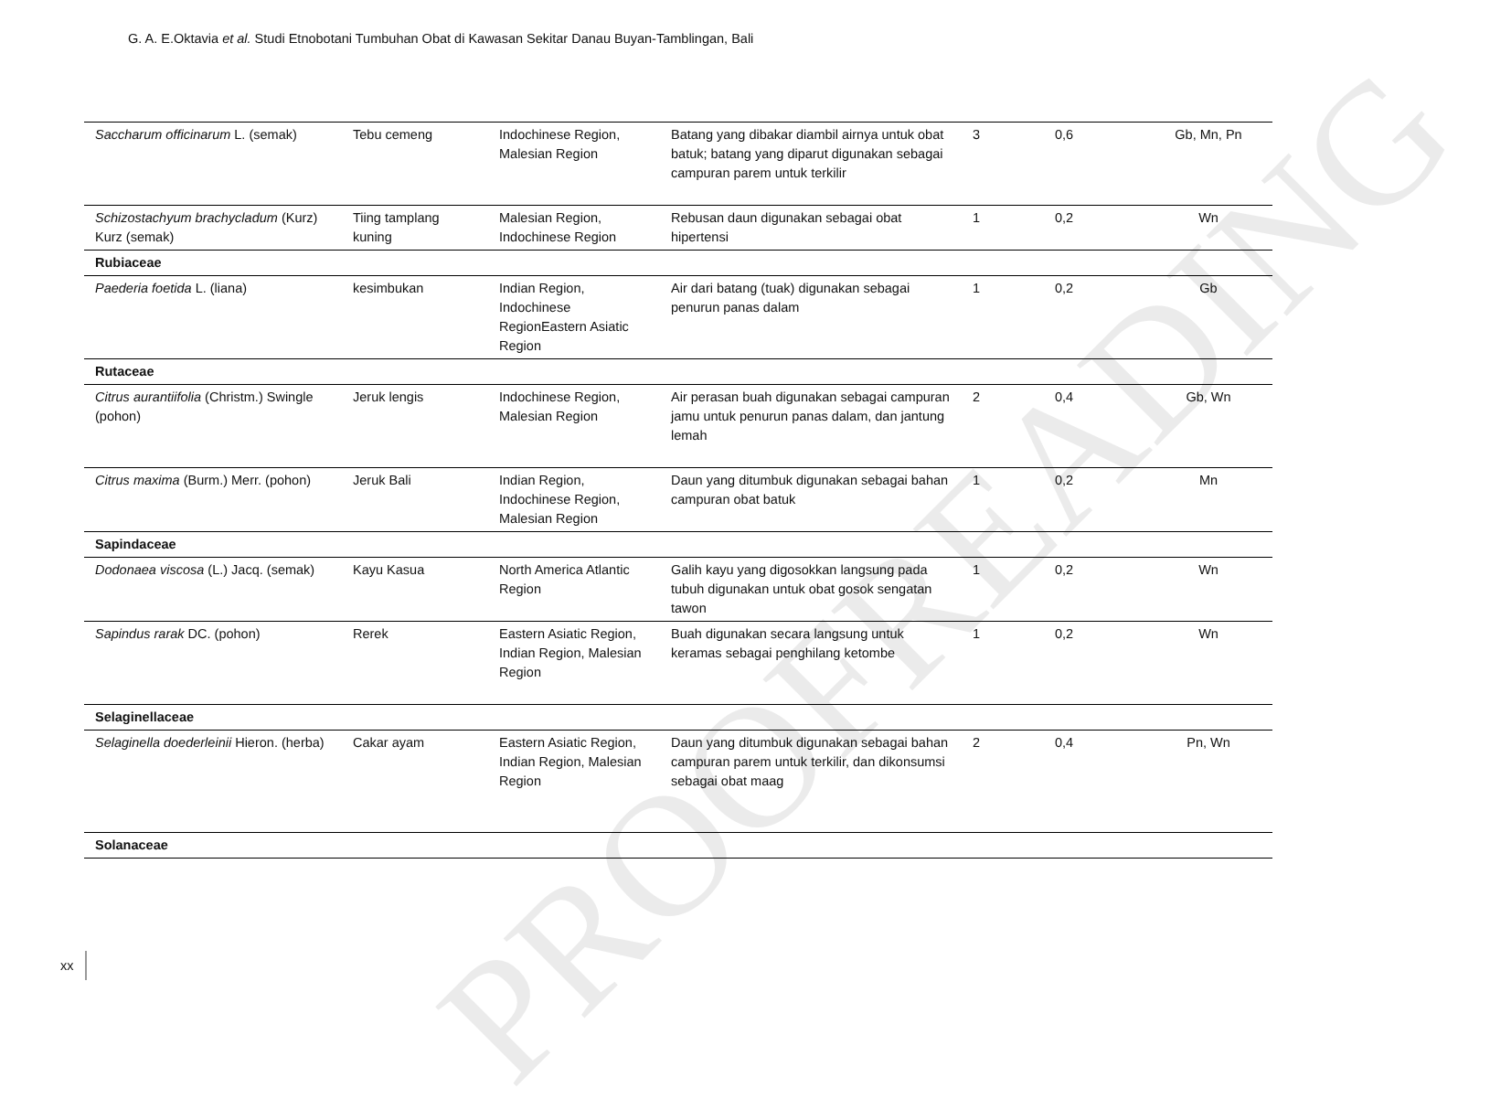G. A. E.Oktavia et al. Studi Etnobotani Tumbuhan Obat di Kawasan Sekitar Danau Buyan-Tamblingan, Bali
| Saccharum officinarum L. (semak) | Tebu cemeng | Indochinese Region, Malesian Region | Batang yang dibakar diambil airnya untuk obat batuk; batang yang diparut digunakan sebagai campuran parem untuk terkilir | 3 | 0,6 | Gb, Mn, Pn |
| Schizostachyum brachycladum (Kurz) Kurz (semak) | Tiing tamplang kuning | Malesian Region, Indochinese Region | Rebusan daun digunakan sebagai obat hipertensi | 1 | 0,2 | Wn |
| Rubiaceae | | | | | | |
| Paederia foetida L. (liana) | kesimbukan | Indian Region, Indochinese RegionEastern Asiatic Region | Air dari batang (tuak) digunakan sebagai penurun panas dalam | 1 | 0,2 | Gb |
| Rutaceae | | | | | | |
| Citrus aurantiifolia (Christm.) Swingle (pohon) | Jeruk lengis | Indochinese Region, Malesian Region | Air perasan buah digunakan sebagai campuran jamu untuk penurun panas dalam, dan jantung lemah | 2 | 0,4 | Gb, Wn |
| Citrus maxima (Burm.) Merr. (pohon) | Jeruk Bali | Indian Region, Indochinese Region, Malesian Region | Daun yang ditumbuk digunakan sebagai bahan campuran obat batuk | 1 | 0,2 | Mn |
| Sapindaceae | | | | | | |
| Dodonaea viscosa (L.) Jacq. (semak) | Kayu Kasua | North America Atlantic Region | Galih kayu yang digosokkan langsung pada tubuh digunakan untuk obat gosok sengatan tawon | 1 | 0,2 | Wn |
| Sapindus rarak DC. (pohon) | Rerek | Eastern Asiatic Region, Indian Region, Malesian Region | Buah digunakan secara langsung untuk keramas sebagai penghilang ketombe | 1 | 0,2 | Wn |
| Selaginellaceae | | | | | | |
| Selaginella doederleinii Hieron. (herba) | Cakar ayam | Eastern Asiatic Region, Indian Region, Malesian Region | Daun yang ditumbuk digunakan sebagai bahan campuran parem untuk terkilir, dan dikonsumsi sebagai obat maag | 2 | 0,4 | Pn, Wn |
| Solanaceae | | | | | | |
PROOFREADING
xx